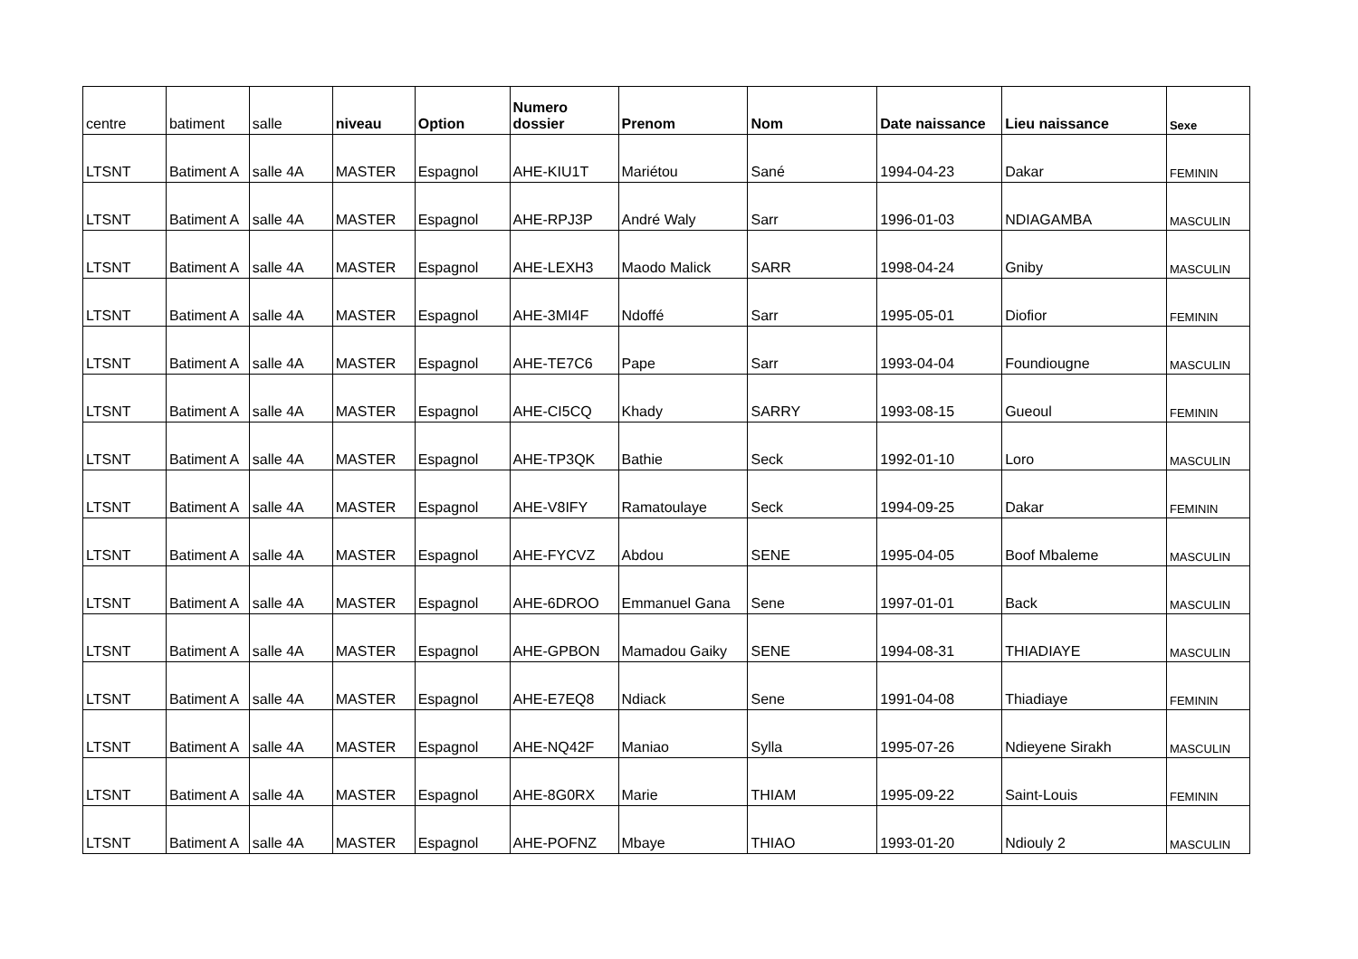| centre | batiment | salle | niveau | Option | Numero dossier | Prenom | Nom | Date naissance | Lieu naissance | Sexe |
| --- | --- | --- | --- | --- | --- | --- | --- | --- | --- | --- |
| LTSNT | Batiment A | salle 4A | MASTER | Espagnol | AHE-KIU1T | Mariétou | Sané | 1994-04-23 | Dakar | FEMININ |
| LTSNT | Batiment A | salle 4A | MASTER | Espagnol | AHE-RPJ3P | André Waly | Sarr | 1996-01-03 | NDIAGAMBA | MASCULIN |
| LTSNT | Batiment A | salle 4A | MASTER | Espagnol | AHE-LEXH3 | Maodo Malick | SARR | 1998-04-24 | Gniby | MASCULIN |
| LTSNT | Batiment A | salle 4A | MASTER | Espagnol | AHE-3MI4F | Ndoffé | Sarr | 1995-05-01 | Diofior | FEMININ |
| LTSNT | Batiment A | salle 4A | MASTER | Espagnol | AHE-TE7C6 | Pape | Sarr | 1993-04-04 | Foundiougne | MASCULIN |
| LTSNT | Batiment A | salle 4A | MASTER | Espagnol | AHE-CI5CQ | Khady | SARRY | 1993-08-15 | Gueoul | FEMININ |
| LTSNT | Batiment A | salle 4A | MASTER | Espagnol | AHE-TP3QK | Bathie | Seck | 1992-01-10 | Loro | MASCULIN |
| LTSNT | Batiment A | salle 4A | MASTER | Espagnol | AHE-V8IFY | Ramatoulaye | Seck | 1994-09-25 | Dakar | FEMININ |
| LTSNT | Batiment A | salle 4A | MASTER | Espagnol | AHE-FYCVZ | Abdou | SENE | 1995-04-05 | Boof Mbaleme | MASCULIN |
| LTSNT | Batiment A | salle 4A | MASTER | Espagnol | AHE-6DROO | Emmanuel Gana | Sene | 1997-01-01 | Back | MASCULIN |
| LTSNT | Batiment A | salle 4A | MASTER | Espagnol | AHE-GPBON | Mamadou Gaiky | SENE | 1994-08-31 | THIADIAYE | MASCULIN |
| LTSNT | Batiment A | salle 4A | MASTER | Espagnol | AHE-E7EQ8 | Ndiack | Sene | 1991-04-08 | Thiadiaye | FEMININ |
| LTSNT | Batiment A | salle 4A | MASTER | Espagnol | AHE-NQ42F | Maniao | Sylla | 1995-07-26 | Ndieyene Sirakh | MASCULIN |
| LTSNT | Batiment A | salle 4A | MASTER | Espagnol | AHE-8G0RX | Marie | THIAM | 1995-09-22 | Saint-Louis | FEMININ |
| LTSNT | Batiment A | salle 4A | MASTER | Espagnol | AHE-POFNZ | Mbaye | THIAO | 1993-01-20 | Ndiouly 2 | MASCULIN |